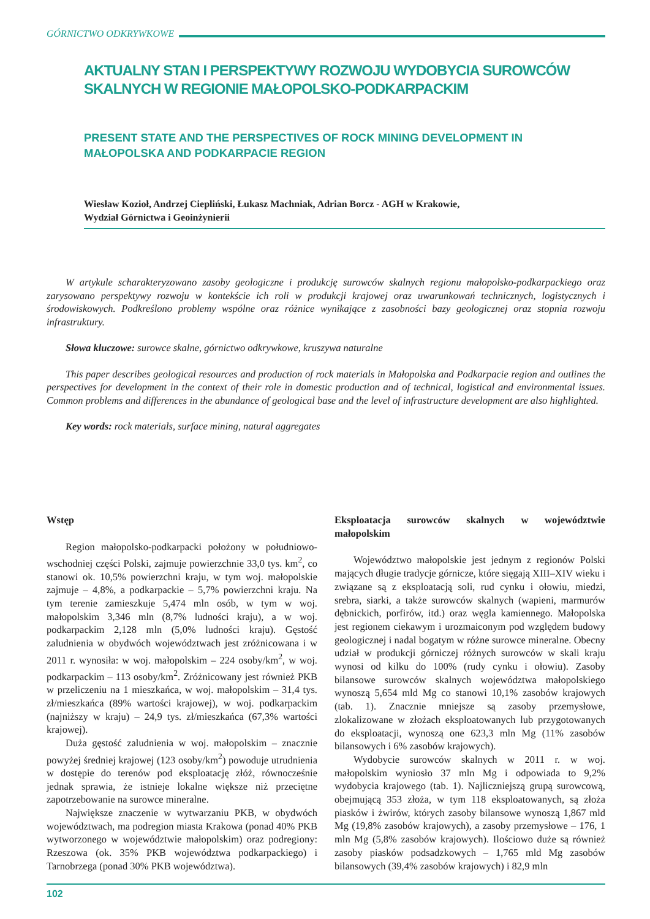GÓRNICTWO ODKRYWKOWE
AKTUALNY STAN I PERSPEKTYWY ROZWOJU WYDOBYCIA SUROWCÓW SKALNYCH W REGIONIE MAŁOPOLSKO-PODKARPACKIM
PRESENT STATE AND THE PERSPECTIVES OF ROCK MINING DEVELOPMENT IN MAŁOPOLSKA AND PODKARPACIE REGION
Wiesław Kozioł, Andrzej Ciepliński, Łukasz Machniak, Adrian Borcz - AGH w Krakowie,
Wydział Górnictwa i Geoinżynierii
W artykule scharakteryzowano zasoby geologiczne i produkcję surowców skalnych regionu małopolsko-podkarpackiego oraz zarysowano perspektywy rozwoju w kontekście ich roli w produkcji krajowej oraz uwarunkowań technicznych, logistycznych i środowiskowych. Podkreślono problemy wspólne oraz różnice wynikające z zasobności bazy geologicznej oraz stopnia rozwoju infrastruktury.
Słowa kluczowe: surowce skalne, górnictwo odkrywkowe, kruszywa naturalne
This paper describes geological resources and production of rock materials in Małopolska and Podkarpacie region and outlines the perspectives for development in the context of their role in domestic production and of technical, logistical and environmental issues. Common problems and differences in the abundance of geological base and the level of infrastructure development are also highlighted.
Key words: rock materials, surface mining, natural aggregates
Wstęp
Region małopolsko-podkarpacki położony w południowo-wschodniej części Polski, zajmuje powierzchnie 33,0 tys. km<sup>2</sup>, co stanowi ok. 10,5% powierzchni kraju, w tym woj. małopolskie zajmuje – 4,8%, a podkarpackie – 5,7% powierzchni kraju. Na tym terenie zamieszkuje 5,474 mln osób, w tym w woj. małopolskim 3,346 mln (8,7% ludności kraju), a w woj. podkarpackim 2,128 mln (5,0% ludności kraju). Gęstość zaludnienia w obydwóch województwach jest zróżnicowana i w 2011 r. wynosiła: w woj. małopolskim – 224 osoby/km<sup>2</sup>, w woj. podkarpackim – 113 osoby/km<sup>2</sup>. Zróżnicowany jest również PKB w przeliczeniu na 1 mieszkańca, w woj. małopolskim – 31,4 tys. zł/mieszkańca (89% wartości krajowej), w woj. podkarpackim (najniższy w kraju) – 24,9 tys. zł/mieszkańca (67,3% wartości krajowej).
Duża gęstość zaludnienia w woj. małopolskim – znacznie powyżej średniej krajowej (123 osoby/km<sup>2</sup>) powoduje utrudnienia w dostępie do terenów pod eksploatację złóż, równocześnie jednak sprawia, że istnieje lokalne większe niż przeciętne zapotrzebowanie na surowce mineralne.
Największe znaczenie w wytwarzaniu PKB, w obydwóch województwach, ma podregion miasta Krakowa (ponad 40% PKB wytworzonego w województwie małopolskim) oraz podregiony: Rzeszowa (ok. 35% PKB województwa podkarpackiego) i Tarnobrzega (ponad 30% PKB województwa).
Eksploatacja surowców skalnych w województwie małopolskim
Województwo małopolskie jest jednym z regionów Polski mających długie tradycje górnicze, które sięgają XIII–XIV wieku i związane są z eksploatacją soli, rud cynku i ołowiu, miedzi, srebra, siarki, a także surowców skalnych (wapieni, marmurów dębnickich, porfirów, itd.) oraz węgla kamiennego. Małopolska jest regionem ciekawym i urozmaiconym pod względem budowy geologicznej i nadal bogatym w różne surowce mineralne. Obecny udział w produkcji górniczej różnych surowców w skali kraju wynosi od kilku do 100% (rudy cynku i ołowiu). Zasoby bilansowe surowców skalnych województwa małopolskiego wynoszą 5,654 mld Mg co stanowi 10,1% zasobów krajowych (tab. 1). Znacznie mniejsze są zasoby przemysłowe, zlokalizowane w złożach eksploatowanych lub przygotowanych do eksploatacji, wynoszą one 623,3 mln Mg (11% zasobów bilansowych i 6% zasobów krajowych).
Wydobycie surowców skalnych w 2011 r. w woj. małopolskim wyniosło 37 mln Mg i odpowiada to 9,2% wydobycia krajowego (tab. 1). Najliczniejszą grupą surowcową, obejmującą 353 złoża, w tym 118 eksploatowanych, są złoża piasków i żwirów, których zasoby bilansowe wynoszą 1,867 mld Mg (19,8% zasobów krajowych), a zasoby przemysłowe – 176, 1 mln Mg (5,8% zasobów krajowych). Ilościowo duże są również zasoby piasków podsadzkowych – 1,765 mld Mg zasobów bilansowych (39,4% zasobów krajowych) i 82,9 mln
102